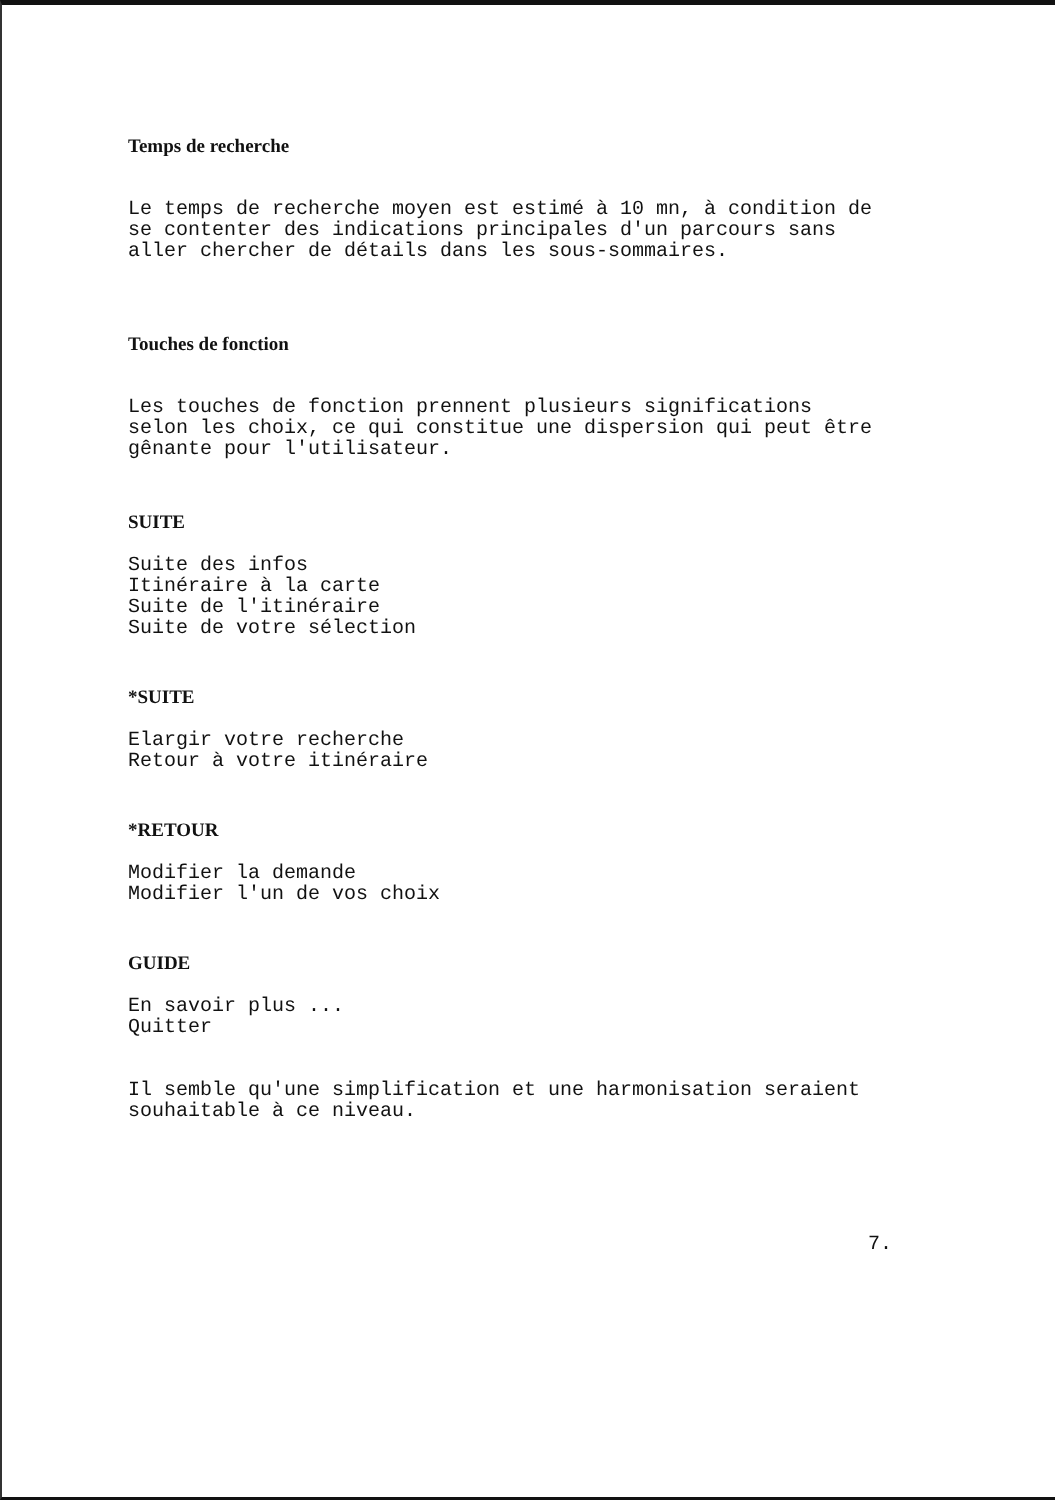Temps de recherche
Le temps de recherche moyen est estimé à 10 mn, à condition de se contenter des indications principales d'un parcours sans aller chercher de détails dans les sous-sommaires.
Touches de fonction
Les touches de fonction prennent plusieurs significations selon les choix, ce qui constitue une dispersion qui peut être gênante pour l'utilisateur.
SUITE
Suite des infos Itinéraire à la carte Suite de l'itinéraire Suite de votre sélection
*SUITE
Elargir votre recherche Retour à votre itinéraire
*RETOUR
Modifier la demande Modifier l'un de vos choix
GUIDE
En savoir plus ... Quitter
Il semble qu'une simplification et une harmonisation seraient souhaitable à ce niveau.
7.